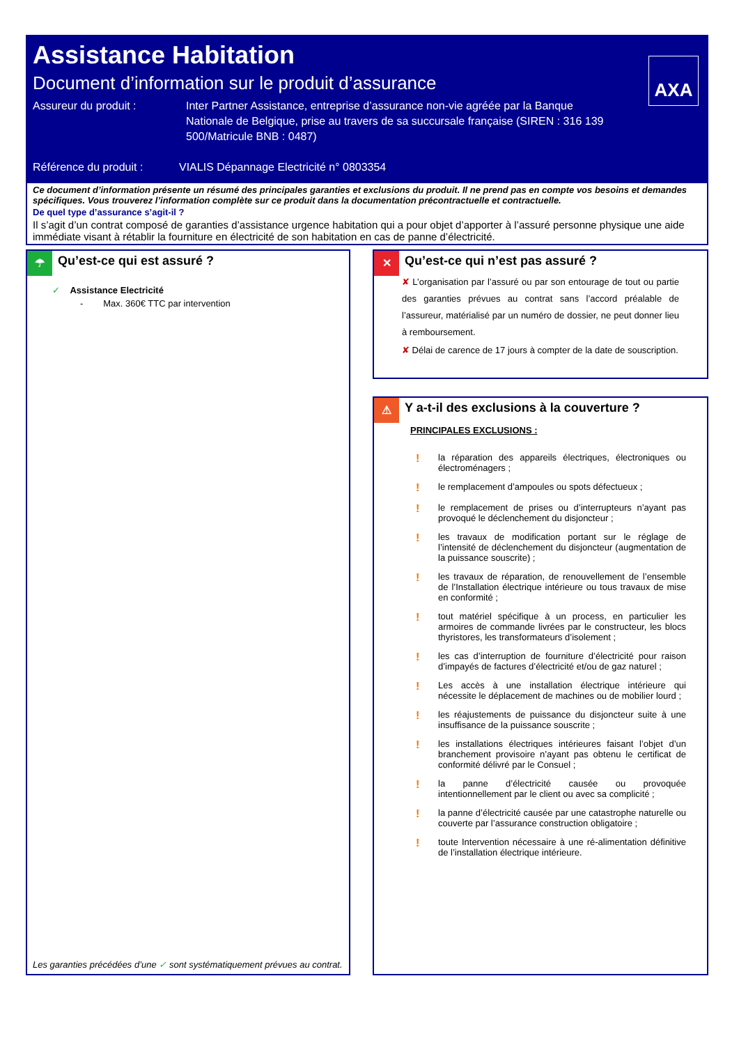Assistance Habitation
Document d’information sur le produit d’assurance
Assureur du produit : Inter Partner Assistance, entreprise d’assurance non-vie agréée par la Banque Nationale de Belgique, prise au travers de sa succursale française (SIREN : 316 139 500/Matricule BNB : 0487)
Référence du produit :
VIALIS Dépannage Electricité n° 0803354
AXA
Ce document d’information présente un résumé des principales garanties et exclusions du produit. Il ne prend pas en compte vos besoins et demandes spécifiques. Vous trouverez l’information complète sur ce produit dans la documentation précontractuelle et contractuelle.
De quel type d’assurance s’agit-il ?
Il s’agit d’un contrat composé de garanties d’assistance urgence habitation qui a pour objet d’apporter à l’assuré personne physique une aide immédiate visant à rétablir la fourniture en électricité de son habitation en cas de panne d’électricité.
☂
Qu’est-ce qui est assuré ?
✓ Assistance Electricité
- Max. 360€ TTC par intervention
Les garanties précédées d’une ✓ sont systématiquement prévues au contrat.
✕
Qu’est-ce qui n’est pas assuré ?
✘ L’organisation par l’assuré ou par son entourage de tout ou partie des garanties prévues au contrat sans l’accord préalable de l’assureur, matérialisé par un numéro de dossier, ne peut donner lieu à remboursement.
✘ Délai de carence de 17 jours à compter de la date de souscription.
⚠
Y a-t-il des exclusions à la couverture ?
PRINCIPALES EXCLUSIONS :
! la réparation des appareils électriques, électroniques ou électroménagers ;
! le remplacement d’ampoules ou spots défectueux ;
! le remplacement de prises ou d’interrupteurs n’ayant pas provoqué le déclenchement du disjoncteur ;
! les travaux de modification portant sur le réglage de l’intensité de déclenchement du disjoncteur (augmentation de la puissance souscrite) ;
! les travaux de réparation, de renouvellement de l’ensemble de l’Installation électrique intérieure ou tous travaux de mise en conformité ;
! tout matériel spécifique à un process, en particulier les armoires de commande livrées par le constructeur, les blocs thyristores, les transformateurs d’isolement ;
! les cas d’interruption de fourniture d’électricité pour raison d’impayés de factures d’électricité et/ou de gaz naturel ;
! Les accès à une installation électrique intérieure qui nécessite le déplacement de machines ou de mobilier lourd ;
! les réajustements de puissance du disjoncteur suite à une insuffisance de la puissance souscrite ;
! les installations électriques intérieures faisant l’objet d’un branchement provisoire n’ayant pas obtenu le certificat de conformité délivré par le Consuel ;
! la panne d’électricité causée ou provoquée intentionnellement par le client ou avec sa complicité ;
! la panne d’électricité causée par une catastrophe naturelle ou couverte par l’assurance construction obligatoire ;
! toute Intervention nécessaire à une ré-alimentation définitive de l’installation électrique intérieure.